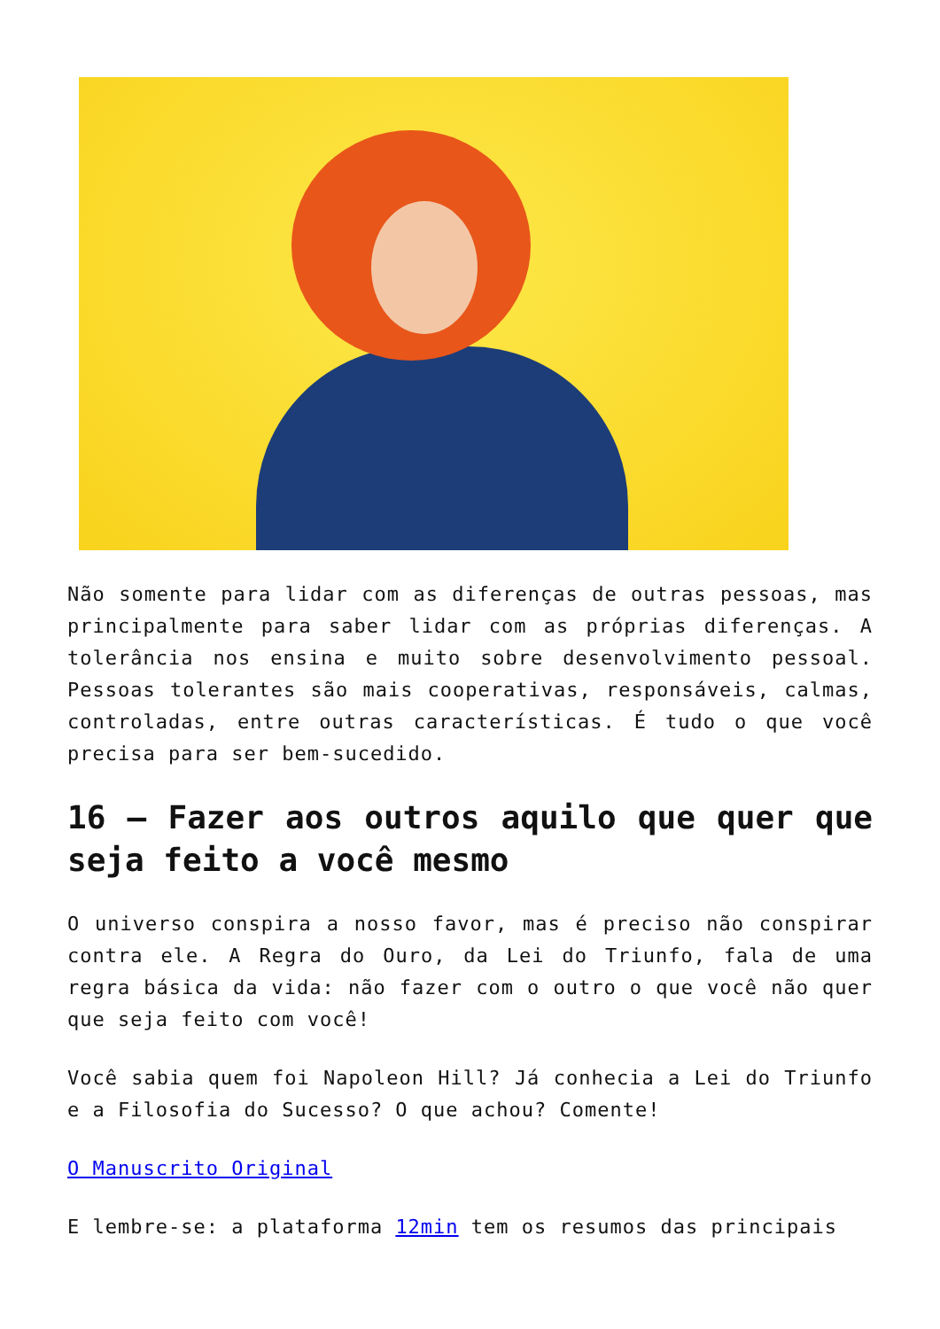Não somente para lidar com as diferenças de outras pessoas, mas principalmente para saber lidar com as próprias diferenças. A tolerância nos ensina e muito sobre desenvolvimento pessoal. Pessoas tolerantes são mais cooperativas, responsáveis, calmas, controladas, entre outras características. É tudo o que você precisa para ser bem-sucedido.
16 – Fazer aos outros aquilo que quer que seja feito a você mesmo
O universo conspira a nosso favor, mas é preciso não conspirar contra ele. A Regra do Ouro, da Lei do Triunfo, fala de uma regra básica da vida: não fazer com o outro o que você não quer que seja feito com você!
Você sabia quem foi Napoleon Hill? Já conhecia a Lei do Triunfo e a Filosofia do Sucesso? O que achou? Comente!
O Manuscrito Original
E lembre-se: a plataforma 12min tem os resumos das principais